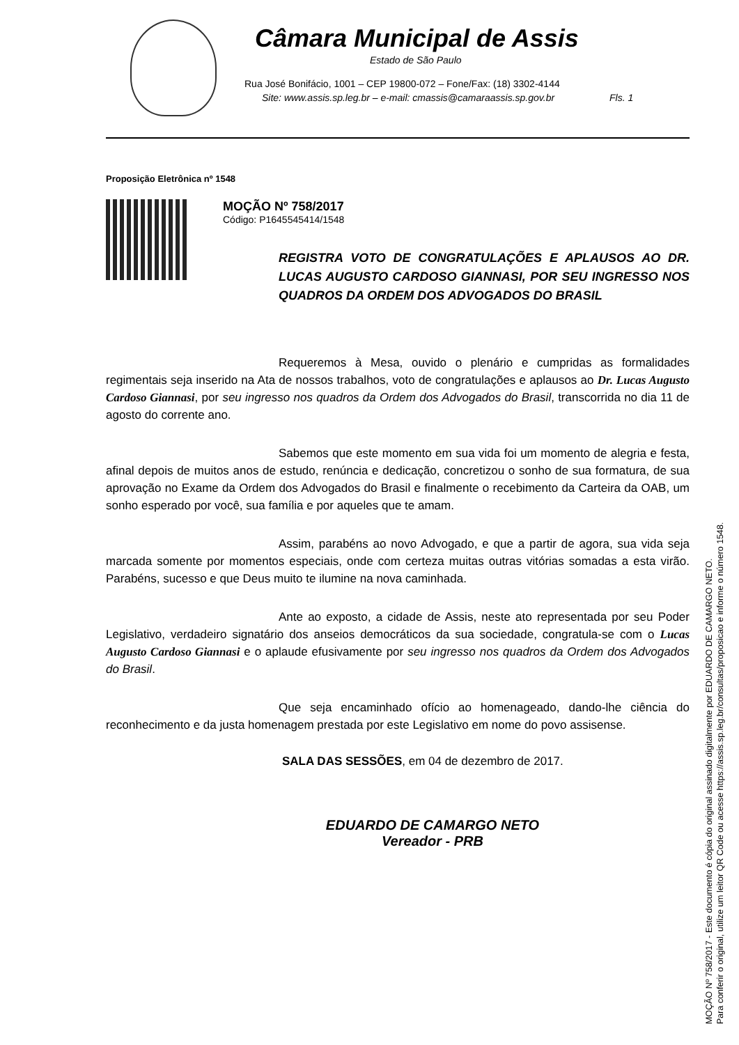Câmara Municipal de Assis
Estado de São Paulo
Rua José Bonifácio, 1001 – CEP 19800-072 – Fone/Fax: (18) 3302-4144
Site: www.assis.sp.leg.br – e-mail: cmassis@camaraassis.sp.gov.br Fls. 1
Proposição Eletrônica nº 1548
MOÇÃO Nº 758/2017
Código: P1645545414/1548
REGISTRA VOTO DE CONGRATULAÇÕES E APLAUSOS AO DR. LUCAS AUGUSTO CARDOSO GIANNASI, POR SEU INGRESSO NOS QUADROS DA ORDEM DOS ADVOGADOS DO BRASIL
Requeremos à Mesa, ouvido o plenário e cumpridas as formalidades regimentais seja inserido na Ata de nossos trabalhos, voto de congratulações e aplausos ao Dr. Lucas Augusto Cardoso Giannasi, por seu ingresso nos quadros da Ordem dos Advogados do Brasil, transcorrida no dia 11 de agosto do corrente ano.
Sabemos que este momento em sua vida foi um momento de alegria e festa, afinal depois de muitos anos de estudo, renúncia e dedicação, concretizou o sonho de sua formatura, de sua aprovação no Exame da Ordem dos Advogados do Brasil e finalmente o recebimento da Carteira da OAB, um sonho esperado por você, sua família e por aqueles que te amam.
Assim, parabéns ao novo Advogado, e que a partir de agora, sua vida seja marcada somente por momentos especiais, onde com certeza muitas outras vitórias somadas a esta virão. Parabéns, sucesso e que Deus muito te ilumine na nova caminhada.
Ante ao exposto, a cidade de Assis, neste ato representada por seu Poder Legislativo, verdadeiro signatário dos anseios democráticos da sua sociedade, congratula-se com o Lucas Augusto Cardoso Giannasi e o aplaude efusivamente por seu ingresso nos quadros da Ordem dos Advogados do Brasil.
Que seja encaminhado ofício ao homenageado, dando-lhe ciência do reconhecimento e da justa homenagem prestada por este Legislativo em nome do povo assisense.
SALA DAS SESSÕES, em 04 de dezembro de 2017.
EDUARDO DE CAMARGO NETO
Vereador - PRB
MOÇÃO Nº 758/2017 - Este documento é cópia do original assinado digitalmente por EDUARDO DE CAMARGO NETO.
Para conferir o original, utilize um leitor QR Code ou acesse https://assis.sp.leg.br/consultas/proposicao e informe o número 1548.